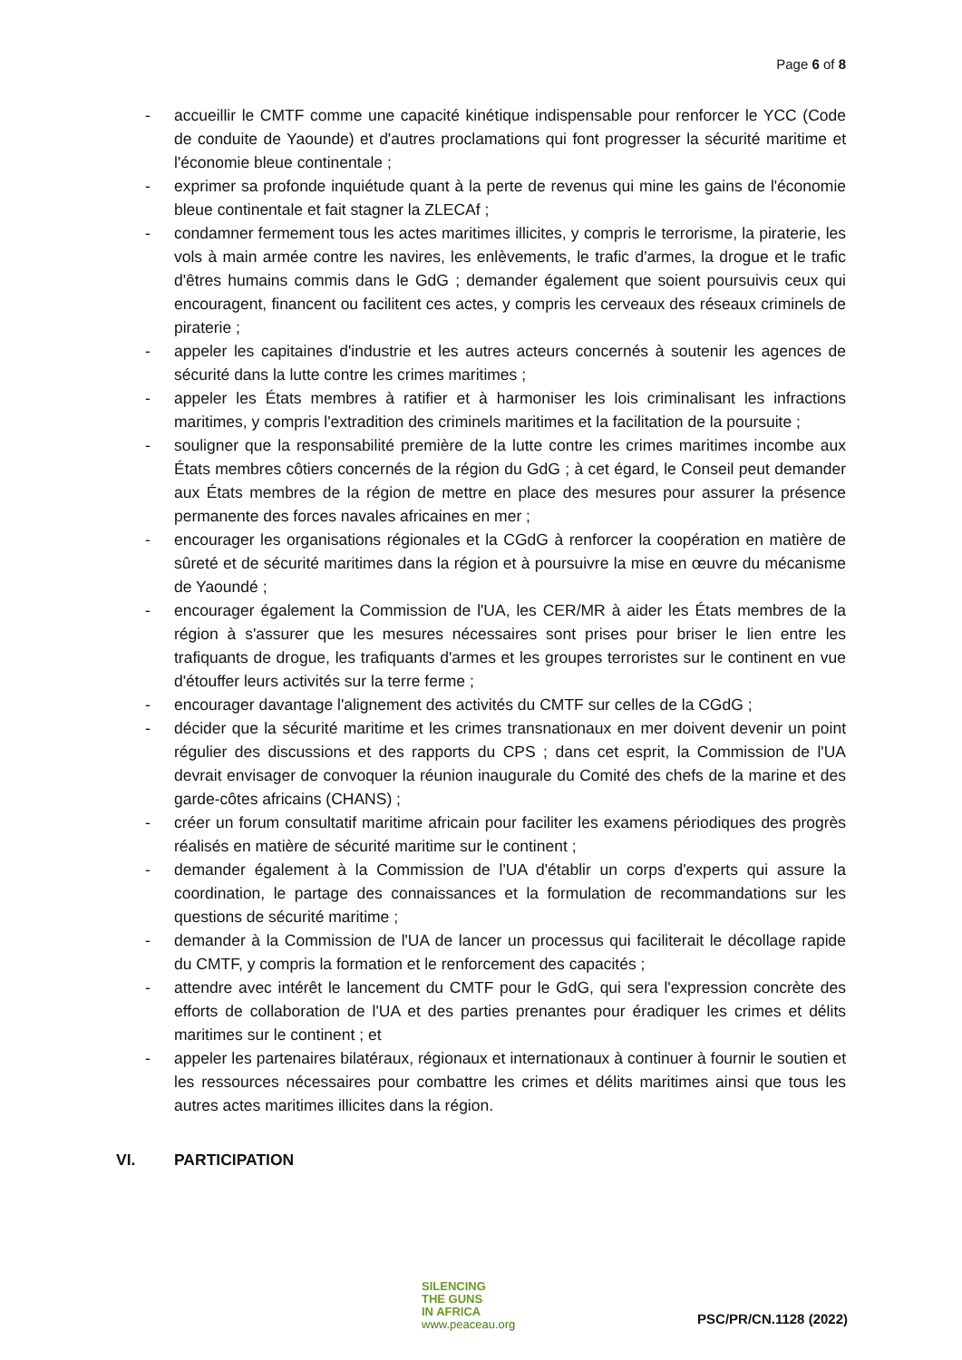Page 6 of 8
- accueillir le CMTF comme une capacité kinétique indispensable pour renforcer le YCC (Code de conduite de Yaounde) et d'autres proclamations qui font progresser la sécurité maritime et l'économie bleue continentale ;
- exprimer sa profonde inquiétude quant à la perte de revenus qui mine les gains de l'économie bleue continentale et fait stagner la ZLECAf ;
- condamner fermement tous les actes maritimes illicites, y compris le terrorisme, la piraterie, les vols à main armée contre les navires, les enlèvements, le trafic d'armes, la drogue et le trafic d'êtres humains commis dans le GdG ; demander également que soient poursuivis ceux qui encouragent, financent ou facilitent ces actes, y compris les cerveaux des réseaux criminels de piraterie ;
- appeler les capitaines d'industrie et les autres acteurs concernés à soutenir les agences de sécurité dans la lutte contre les crimes maritimes ;
- appeler les États membres à ratifier et à harmoniser les lois criminalisant les infractions maritimes, y compris l'extradition des criminels maritimes et la facilitation de la poursuite ;
- souligner que la responsabilité première de la lutte contre les crimes maritimes incombe aux États membres côtiers concernés de la région du GdG ; à cet égard, le Conseil peut demander aux États membres de la région de mettre en place des mesures pour assurer la présence permanente des forces navales africaines en mer ;
- encourager les organisations régionales et la CGdG à renforcer la coopération en matière de sûreté et de sécurité maritimes dans la région et à poursuivre la mise en œuvre du mécanisme de Yaoundé ;
- encourager également la Commission de l'UA, les CER/MR à aider les États membres de la région à s'assurer que les mesures nécessaires sont prises pour briser le lien entre les trafiquants de drogue, les trafiquants d'armes et les groupes terroristes sur le continent en vue d'étouffer leurs activités sur la terre ferme ;
- encourager davantage l'alignement des activités du CMTF sur celles de la CGdG ;
- décider que la sécurité maritime et les crimes transnationaux en mer doivent devenir un point régulier des discussions et des rapports du CPS ; dans cet esprit, la Commission de l'UA devrait envisager de convoquer la réunion inaugurale du Comité des chefs de la marine et des garde-côtes africains (CHANS) ;
- créer un forum consultatif maritime africain pour faciliter les examens périodiques des progrès réalisés en matière de sécurité maritime sur le continent ;
- demander également à la Commission de l'UA d'établir un corps d'experts qui assure la coordination, le partage des connaissances et la formulation de recommandations sur les questions de sécurité maritime ;
- demander à la Commission de l'UA de lancer un processus qui faciliterait le décollage rapide du CMTF, y compris la formation et le renforcement des capacités ;
- attendre avec intérêt le lancement du CMTF pour le GdG, qui sera l'expression concrète des efforts de collaboration de l'UA et des parties prenantes pour éradiquer les crimes et délits maritimes sur le continent ; et
- appeler les partenaires bilatéraux, régionaux et internationaux à continuer à fournir le soutien et les ressources nécessaires pour combattre les crimes et délits maritimes ainsi que tous les autres actes maritimes illicites dans la région.
VI. PARTICIPATION
SILENCING
THE GUNS
IN AFRICA
www.peaceau.org
PSC/PR/CN.1128 (2022)